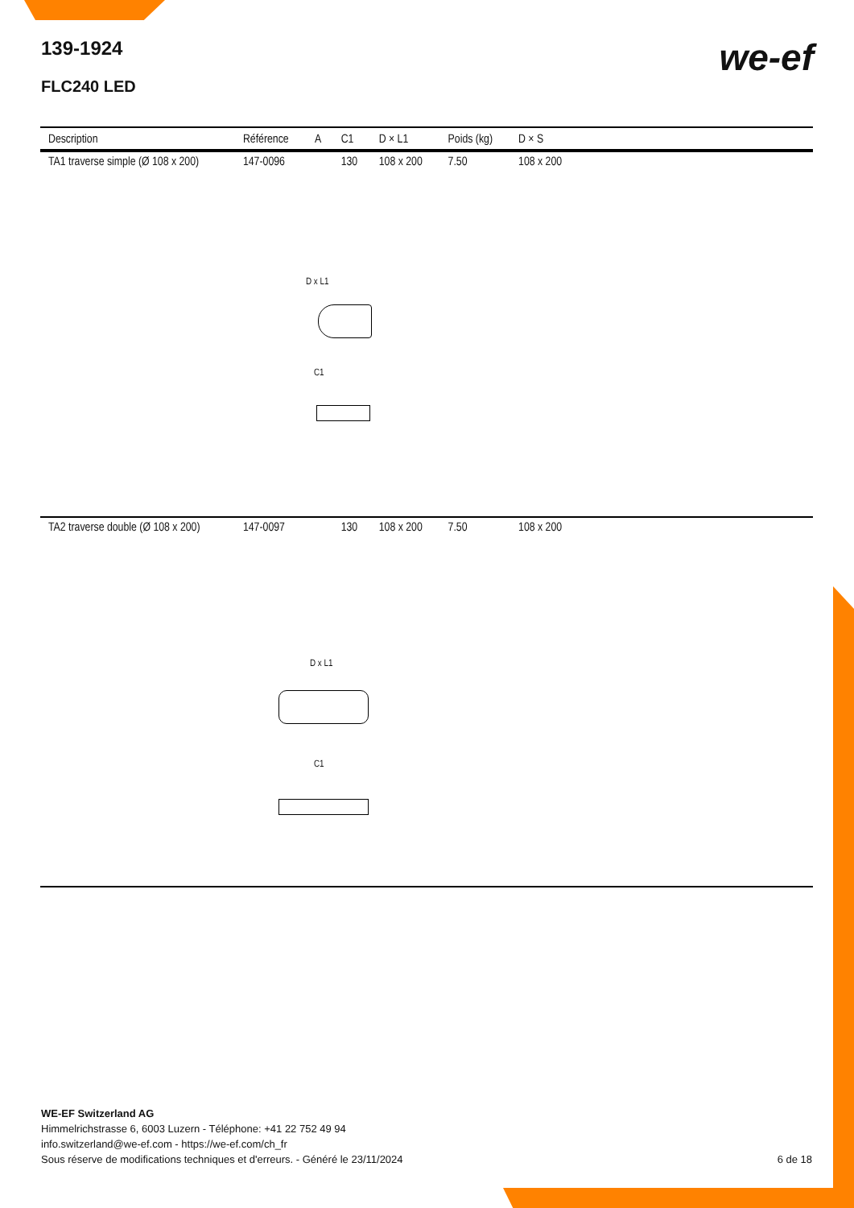139-1924
FLC240 LED
we-ef
| Description | Référence | A | C1 | D × L1 | Poids (kg) | D × S | |
| --- | --- | --- | --- | --- | --- | --- | --- |
| TA1 traverse simple (Ø 108 x 200) | 147-0096 | | 130 | 108 x 200 | 7.50 | 108 x 200 | |
| D x L1 C1 | | | | | | | |
| TA2 traverse double (Ø 108 x 200) | 147-0097 | | 130 | 108 x 200 | 7.50 | 108 x 200 | |
| D x L1 C1 | | | | | | | |
WE-EF Switzerland AG
Himmelrichstrasse 6, 6003 Luzern - Téléphone: +41 22 752 49 94
info.switzerland@we-ef.com - https://we-ef.com/ch_fr
Sous réserve de modifications techniques et d'erreurs. - Généré le 23/11/2024 6 de 18